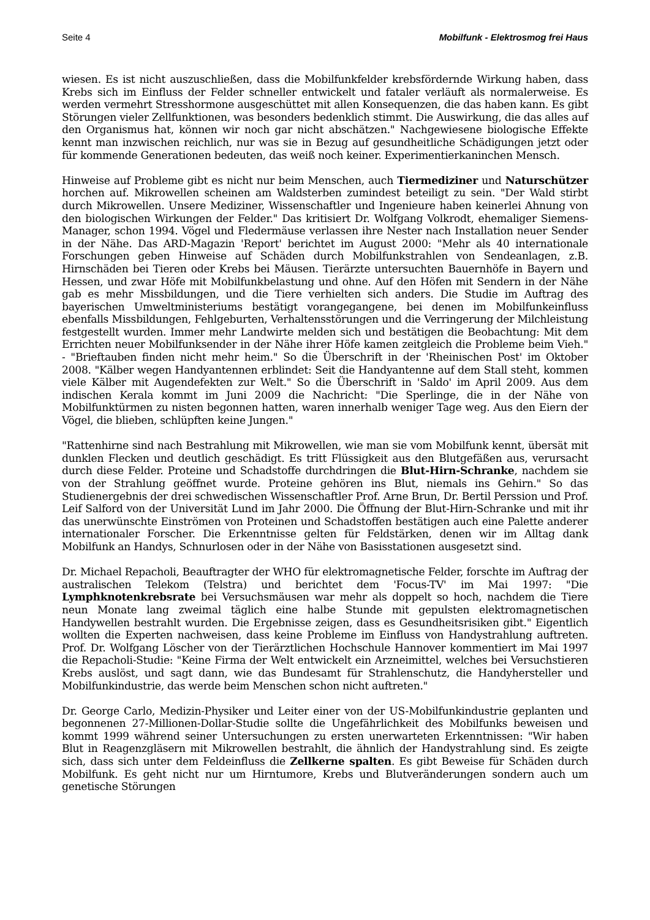Seite 4 Mobilfunk - Elektrosmog frei Haus
wiesen. Es ist nicht auszuschließen, dass die Mobilfunkfelder krebsfördernde Wirkung haben, dass Krebs sich im Einfluss der Felder schneller entwickelt und fataler verläuft als normalerweise. Es werden vermehrt Stresshormone ausgeschüttet mit allen Konsequenzen, die das haben kann. Es gibt Störungen vieler Zellfunktionen, was besonders bedenklich stimmt. Die Auswirkung, die das alles auf den Organismus hat, können wir noch gar nicht abschätzen." Nachgewiesene biologische Effekte kennt man inzwischen reichlich, nur was sie in Bezug auf gesundheitliche Schädigungen jetzt oder für kommende Generationen bedeuten, das weiß noch keiner. Experimentierkaninchen Mensch.
Hinweise auf Probleme gibt es nicht nur beim Menschen, auch Tiermediziner und Naturschützer horchen auf. Mikrowellen scheinen am Waldsterben zumindest beteiligt zu sein. "Der Wald stirbt durch Mikrowellen. Unsere Mediziner, Wissenschaftler und Ingenieure haben keinerlei Ahnung von den biologischen Wirkungen der Felder." Das kritisiert Dr. Wolfgang Volkrodt, ehemaliger Siemens-Manager, schon 1994. Vögel und Fledermäuse verlassen ihre Nester nach Installation neuer Sender in der Nähe. Das ARD-Magazin 'Report' berichtet im August 2000: "Mehr als 40 internationale Forschungen geben Hinweise auf Schäden durch Mobilfunkstrahlen von Sendeanlagen, z.B. Hirnschäden bei Tieren oder Krebs bei Mäusen. Tierärzte untersuchten Bauernhöfe in Bayern und Hessen, und zwar Höfe mit Mobilfunkbelastung und ohne. Auf den Höfen mit Sendern in der Nähe gab es mehr Missbildungen, und die Tiere verhielten sich anders. Die Studie im Auftrag des bayerischen Umweltministeriums bestätigt vorangegangene, bei denen im Mobilfunkeinfluss ebenfalls Missbildungen, Fehlgeburten, Verhaltensstörungen und die Verringerung der Milchleistung festgestellt wurden. Immer mehr Landwirte melden sich und bestätigen die Beobachtung: Mit dem Errichten neuer Mobilfunksender in der Nähe ihrer Höfe kamen zeitgleich die Probleme beim Vieh." - "Brieftauben finden nicht mehr heim." So die Überschrift in der 'Rheinischen Post' im Oktober 2008. "Kälber wegen Handyantennen erblindet: Seit die Handyantenne auf dem Stall steht, kommen viele Kälber mit Augendefekten zur Welt." So die Überschrift in 'Saldo' im April 2009. Aus dem indischen Kerala kommt im Juni 2009 die Nachricht: "Die Sperlinge, die in der Nähe von Mobilfunktürmen zu nisten begonnen hatten, waren innerhalb weniger Tage weg. Aus den Eiern der Vögel, die blieben, schlüpften keine Jungen."
"Rattenhirne sind nach Bestrahlung mit Mikrowellen, wie man sie vom Mobilfunk kennt, übersät mit dunklen Flecken und deutlich geschädigt. Es tritt Flüssigkeit aus den Blutgefäßen aus, verursacht durch diese Felder. Proteine und Schadstoffe durchdringen die Blut-Hirn-Schranke, nachdem sie von der Strahlung geöffnet wurde. Proteine gehören ins Blut, niemals ins Gehirn." So das Studienergebnis der drei schwedischen Wissenschaftler Prof. Arne Brun, Dr. Bertil Perssion und Prof. Leif Salford von der Universität Lund im Jahr 2000. Die Öffnung der Blut-Hirn-Schranke und mit ihr das unerwünschte Einströmen von Proteinen und Schadstoffen bestätigen auch eine Palette anderer internationaler Forscher. Die Erkenntnisse gelten für Feldstärken, denen wir im Alltag dank Mobilfunk an Handys, Schnurlosen oder in der Nähe von Basisstationen ausgesetzt sind.
Dr. Michael Repacholi, Beauftragter der WHO für elektromagnetische Felder, forschte im Auftrag der australischen Telekom (Telstra) und berichtet dem 'Focus-TV' im Mai 1997: "Die Lymphknotenkrebsrate bei Versuchsmäusen war mehr als doppelt so hoch, nachdem die Tiere neun Monate lang zweimal täglich eine halbe Stunde mit gepulsten elektromagnetischen Handywellen bestrahlt wurden. Die Ergebnisse zeigen, dass es Gesundheitsrisiken gibt." Eigentlich wollten die Experten nachweisen, dass keine Probleme im Einfluss von Handystrahlung auftreten. Prof. Dr. Wolfgang Löscher von der Tierärztlichen Hochschule Hannover kommentiert im Mai 1997 die Repacholi-Studie: "Keine Firma der Welt entwickelt ein Arzneimittel, welches bei Versuchstieren Krebs auslöst, und sagt dann, wie das Bundesamt für Strahlenschutz, die Handyhersteller und Mobilfunkindustrie, das werde beim Menschen schon nicht auftreten."
Dr. George Carlo, Medizin-Physiker und Leiter einer von der US-Mobilfunkindustrie geplanten und begonnenen 27-Millionen-Dollar-Studie sollte die Ungefährlichkeit des Mobilfunks beweisen und kommt 1999 während seiner Untersuchungen zu ersten unerwarteten Erkenntnissen: "Wir haben Blut in Reagenzgläsern mit Mikrowellen bestrahlt, die ähnlich der Handystrahlung sind. Es zeigte sich, dass sich unter dem Feldeinfluss die Zellkerne spalten. Es gibt Beweise für Schäden durch Mobilfunk. Es geht nicht nur um Hirntumore, Krebs und Blutveränderungen sondern auch um genetische Störungen